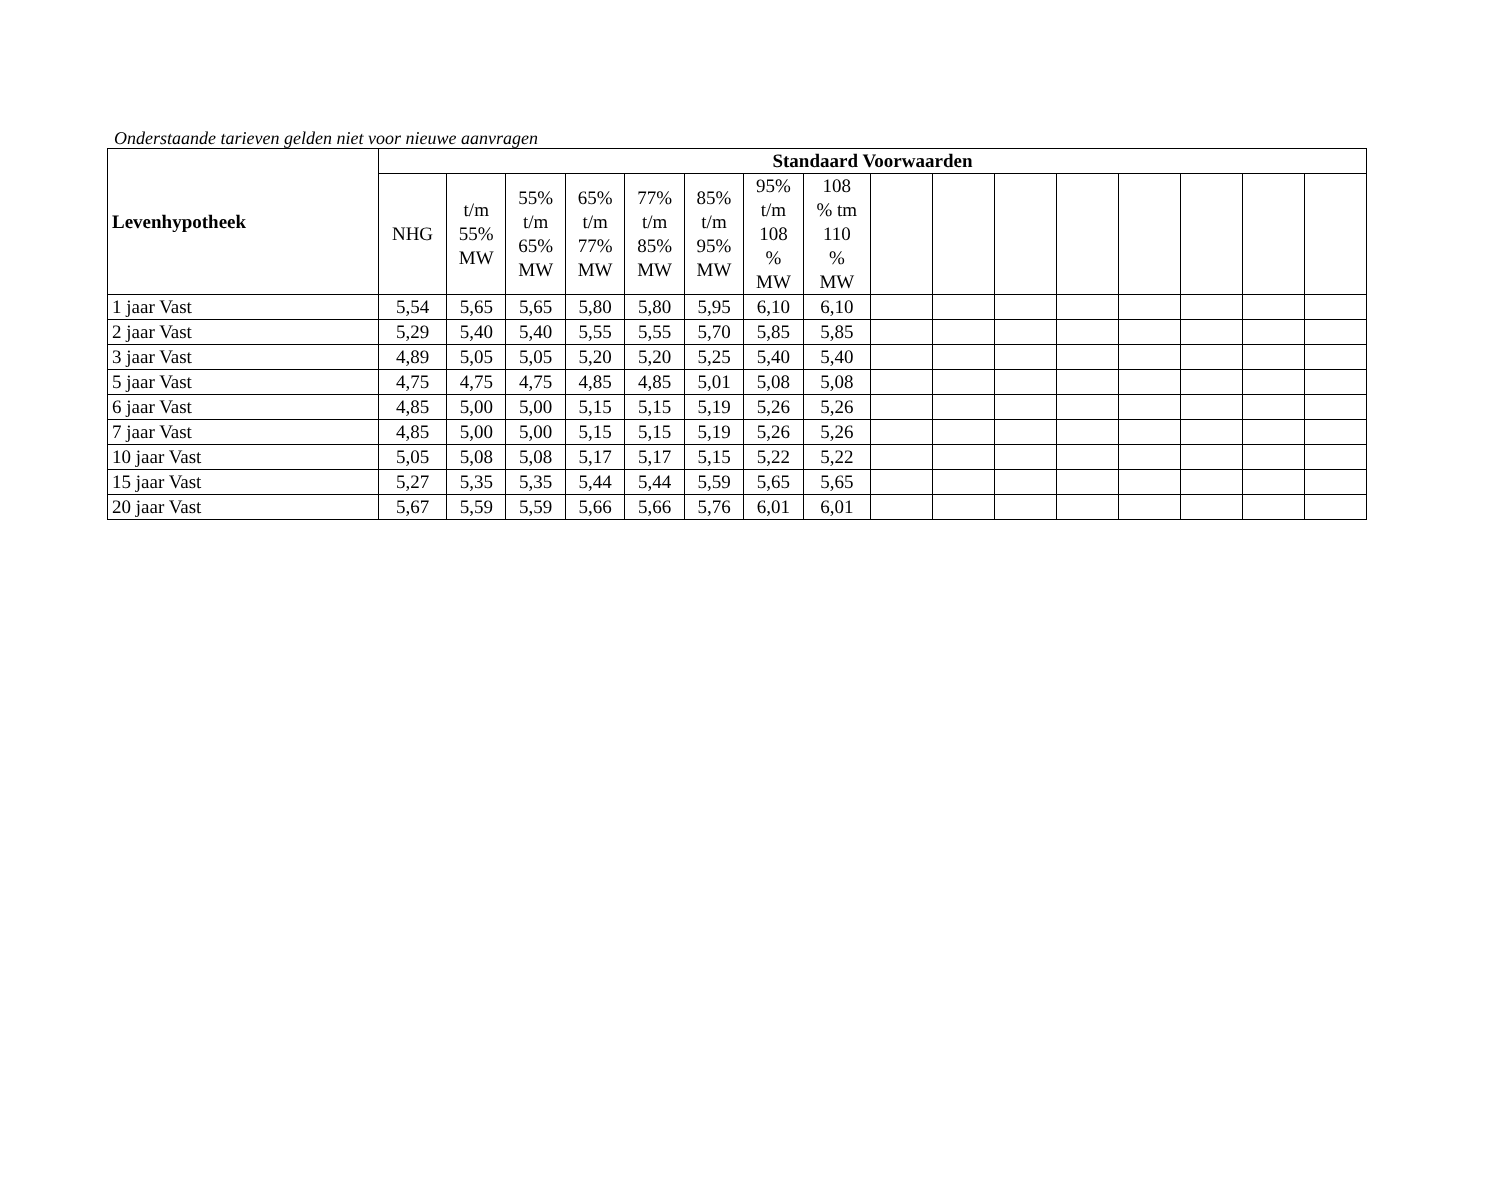Onderstaande tarieven gelden niet voor nieuwe aanvragen
| Levenhypotheek | Standaard Voorwaarden | | | | | | | | | | | | | | | |
| --- | --- | --- | --- | --- | --- | --- | --- | --- | --- | --- | --- | --- | --- | --- | --- | --- |
| | NHG | t/m 55% MW | 55% t/m 65% MW | 65% t/m 77% MW | 77% t/m 85% MW | 85% t/m 95% MW | 95% t/m 108 % MW | 108 % tm 110 % MW | | | | | | | | |
| 1 jaar Vast | 5,54 | 5,65 | 5,65 | 5,80 | 5,80 | 5,95 | 6,10 | 6,10 | | | | | | | | |
| 2 jaar Vast | 5,29 | 5,40 | 5,40 | 5,55 | 5,55 | 5,70 | 5,85 | 5,85 | | | | | | | | |
| 3 jaar Vast | 4,89 | 5,05 | 5,05 | 5,20 | 5,20 | 5,25 | 5,40 | 5,40 | | | | | | | | |
| 5 jaar Vast | 4,75 | 4,75 | 4,75 | 4,85 | 4,85 | 5,01 | 5,08 | 5,08 | | | | | | | | |
| 6 jaar Vast | 4,85 | 5,00 | 5,00 | 5,15 | 5,15 | 5,19 | 5,26 | 5,26 | | | | | | | | |
| 7 jaar Vast | 4,85 | 5,00 | 5,00 | 5,15 | 5,15 | 5,19 | 5,26 | 5,26 | | | | | | | | |
| 10 jaar Vast | 5,05 | 5,08 | 5,08 | 5,17 | 5,17 | 5,15 | 5,22 | 5,22 | | | | | | | | |
| 15 jaar Vast | 5,27 | 5,35 | 5,35 | 5,44 | 5,44 | 5,59 | 5,65 | 5,65 | | | | | | | | |
| 20 jaar Vast | 5,67 | 5,59 | 5,59 | 5,66 | 5,66 | 5,76 | 6,01 | 6,01 | | | | | | | | |